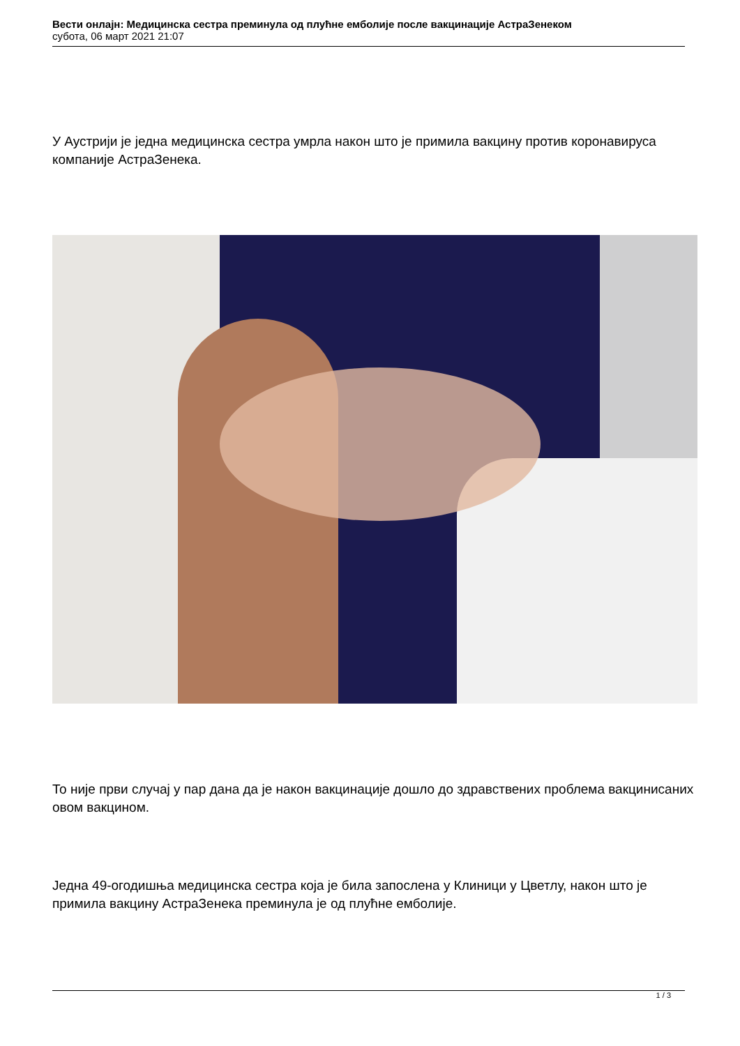Вести онлајн: Медицинска сестра преминула од плућне емболије после вакцинације АстраЗенеком
субота, 06 март 2021 21:07
У Аустрији је једна медицинска сестра умрла након што је примила вакцину против коронавируса компаније АстраЗенека.
То није први случај у пар дана да је након вакцинације дошло до здравствених проблема вакцинисаних овом вакцином.
Једна 49-огодишња медицинска сестра која је била запослена у Клиници у Цветлу, након што је примила вакцину АстраЗенека преминула је од плућне емболије.
1 / 3